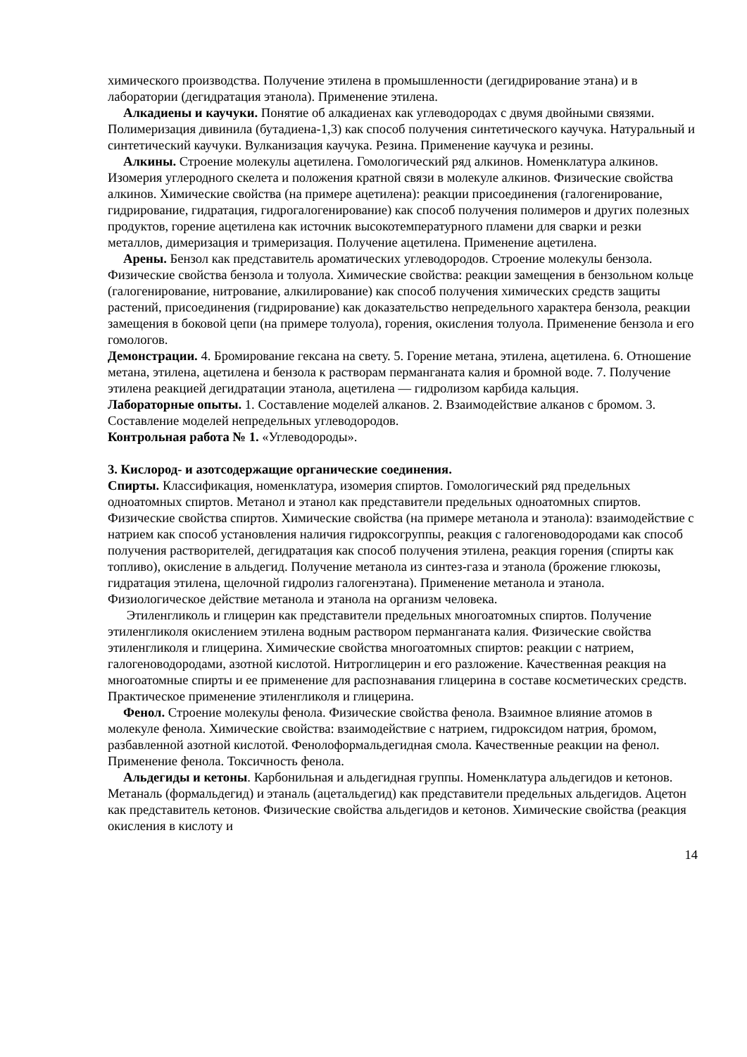химического производства. Получение этилена в промышленности (дегидрирование этана) и в лаборатории (дегидратация этанола). Применение этилена.
Алкадиены и каучуки. Понятие об алкадиенах как углеводородах с двумя двойными связями. Полимеризация дивинила (бутадиена-1,3) как способ получения синтетического каучука. Натуральный и синтетический каучуки. Вулканизация каучука. Резина. Применение каучука и резины.
Алкины. Строение молекулы ацетилена. Гомологический ряд алкинов. Номенклатура алкинов. Изомерия углеродного скелета и положения кратной связи в молекуле алкинов. Физические свойства алкинов. Химические свойства (на примере ацетилена): реакции присоединения (галогенирование, гидрирование, гидратация, гидрогалогенирование) как способ получения полимеров и других полезных продуктов, горение ацетилена как источник высокотемпературного пламени для сварки и резки металлов, димеризация и тримеризация. Получение ацетилена. Применение ацетилена.
Арены. Бензол как представитель ароматических углеводородов. Строение молекулы бензола. Физические свойства бензола и толуола. Химические свойства: реакции замещения в бензольном кольце (галогенирование, нитрование, алкилирование) как способ получения химических средств защиты растений, присоединения (гидрирование) как доказательство непредельного характера бензола, реакции замещения в боковой цепи (на примере толуола), горения, окисления толуола. Применение бензола и его гомологов.
Демонстрации. 4. Бромирование гексана на свету. 5. Горение метана, этилена, ацетилена. 6. Отношение метана, этилена, ацетилена и бензола к растворам перманганата калия и бромной воде. 7. Получение этилена реакцией дегидратации этанола, ацетилена — гидролизом карбида кальция.
Лабораторные опыты. 1. Составление моделей алканов. 2. Взаимодействие алканов с бромом. 3. Составление моделей непредельных углеводородов.
Контрольная работа № 1. «Углеводороды».
3. Кислород- и азотсодержащие органические соединения.
Спирты. Классификация, номенклатура, изомерия спиртов. Гомологический ряд предельных одноатомных спиртов. Метанол и этанол как представители предельных одноатомных спиртов. Физические свойства спиртов. Химические свойства (на примере метанола и этанола): взаимодействие с натрием как способ установления наличия гидроксогруппы, реакция с галогеноводородами как способ получения растворителей, дегидратация как способ получения этилена, реакция горения (спирты как топливо), окисление в альдегид. Получение метанола из синтез-газа и этанола (брожение глюкозы, гидратация этилена, щелочной гидролиз галогенэтана). Применение метанола и этанола. Физиологическое действие метанола и этанола на организм человека.
Этиленгликоль и глицерин как представители предельных многоатомных спиртов. Получение этиленгликоля окислением этилена водным раствором перманганата калия. Физические свойства этиленгликоля и глицерина. Химические свойства многоатомных спиртов: реакции с натрием, галогеноводородами, азотной кислотой. Нитроглицерин и его разложение. Качественная реакция на многоатомные спирты и ее применение для распознавания глицерина в составе косметических средств. Практическое применение этиленгликоля и глицерина.
Фенол. Строение молекулы фенола. Физические свойства фенола. Взаимное влияние атомов в молекуле фенола. Химические свойства: взаимодействие с натрием, гидроксидом натрия, бромом, разбавленной азотной кислотой. Фенолоформальдегидная смола. Качественные реакции на фенол. Применение фенола. Токсичность фенола.
Альдегиды и кетоны. Карбонильная и альдегидная группы. Номенклатура альдегидов и кетонов. Метаналь (формальдегид) и этаналь (ацетальдегид) как представители предельных альдегидов. Ацетон как представитель кетонов. Физические свойства альдегидов и кетонов. Химические свойства (реакция окисления в кислоту и
14